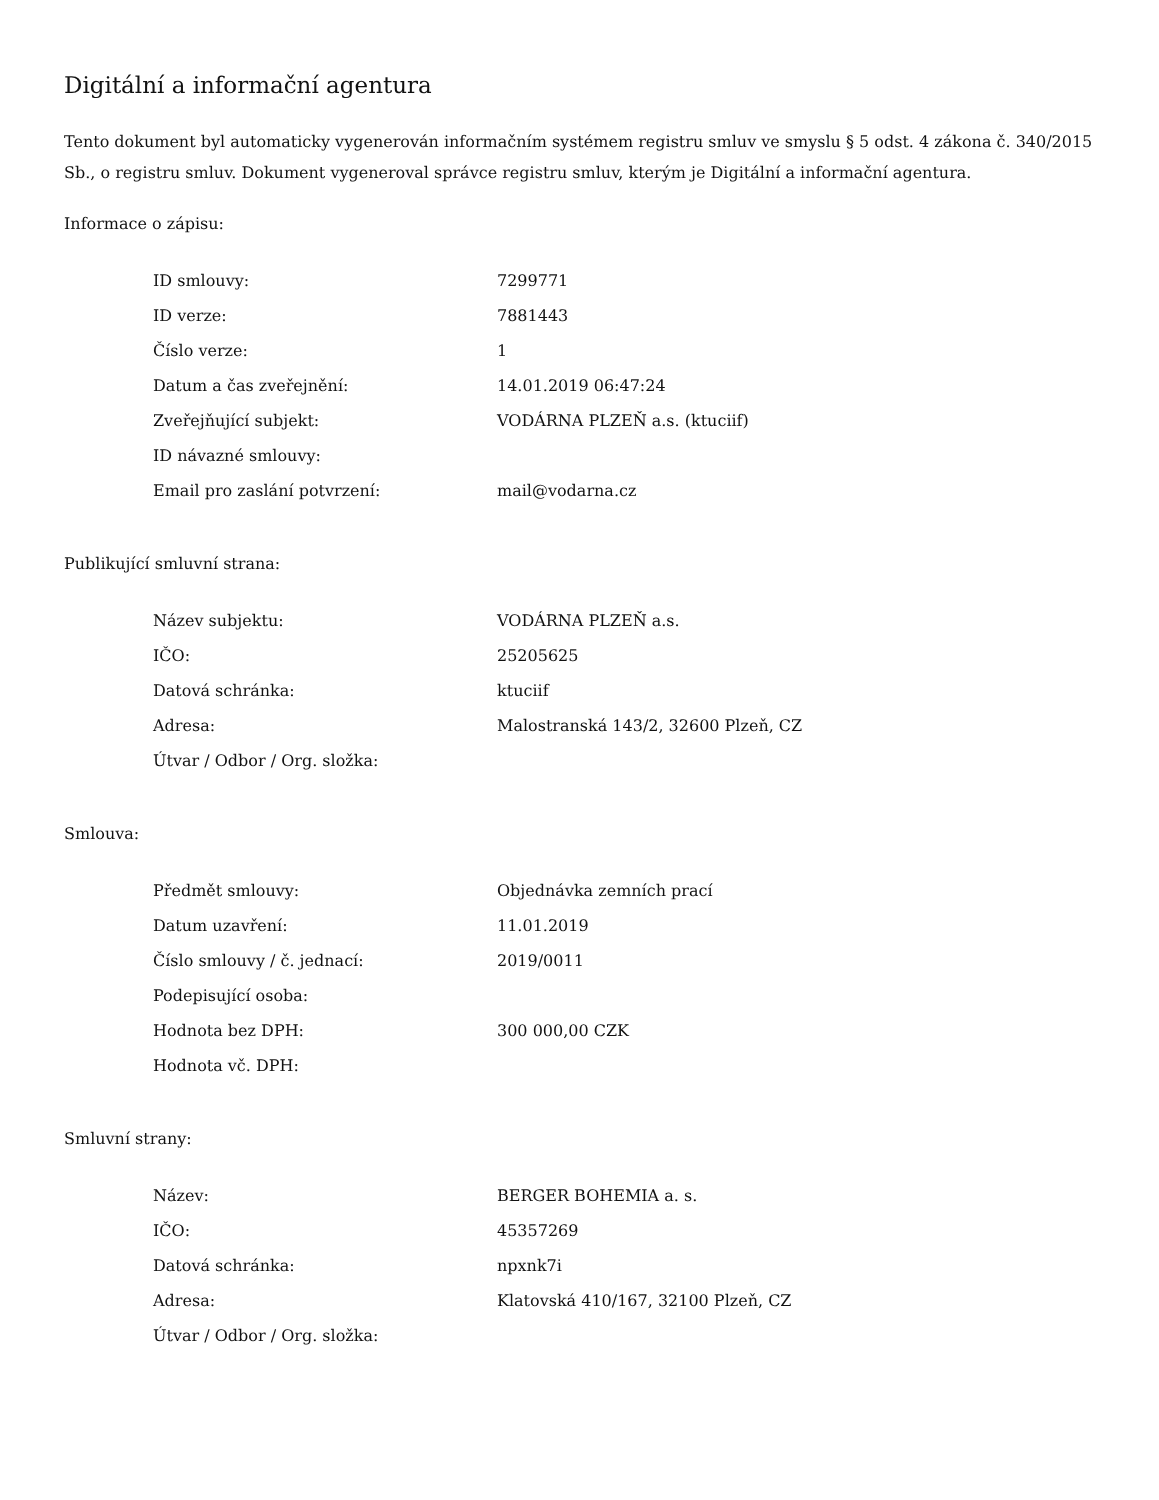Digitální a informační agentura
Tento dokument byl automaticky vygenerován informačním systémem registru smluv ve smyslu § 5 odst. 4 zákona č. 340/2015 Sb., o registru smluv. Dokument vygeneroval správce registru smluv, kterým je Digitální a informační agentura.
Informace o zápisu:
| ID smlouvy: | 7299771 |
| ID verze: | 7881443 |
| Číslo verze: | 1 |
| Datum a čas zveřejnění: | 14.01.2019 06:47:24 |
| Zveřejňující subjekt: | VODÁRNA PLZEŇ a.s. (ktuciif) |
| ID návazné smlouvy: | |
| Email pro zaslání potvrzení: | mail@vodarna.cz |
Publikující smluvní strana:
| Název subjektu: | VODÁRNA PLZEŇ a.s. |
| IČO: | 25205625 |
| Datová schránka: | ktuciif |
| Adresa: | Malostranská 143/2, 32600 Plzeň, CZ |
| Útvar / Odbor / Org. složka: | |
Smlouva:
| Předmět smlouvy: | Objednávka zemních prací |
| Datum uzavření: | 11.01.2019 |
| Číslo smlouvy / č. jednací: | 2019/0011 |
| Podepisující osoba: | |
| Hodnota bez DPH: | 300 000,00 CZK |
| Hodnota vč. DPH: | |
Smluvní strany:
| Název: | BERGER BOHEMIA a. s. |
| IČO: | 45357269 |
| Datová schránka: | npxnk7i |
| Adresa: | Klatovská 410/167, 32100 Plzeň, CZ |
| Útvar / Odbor / Org. složka: | |